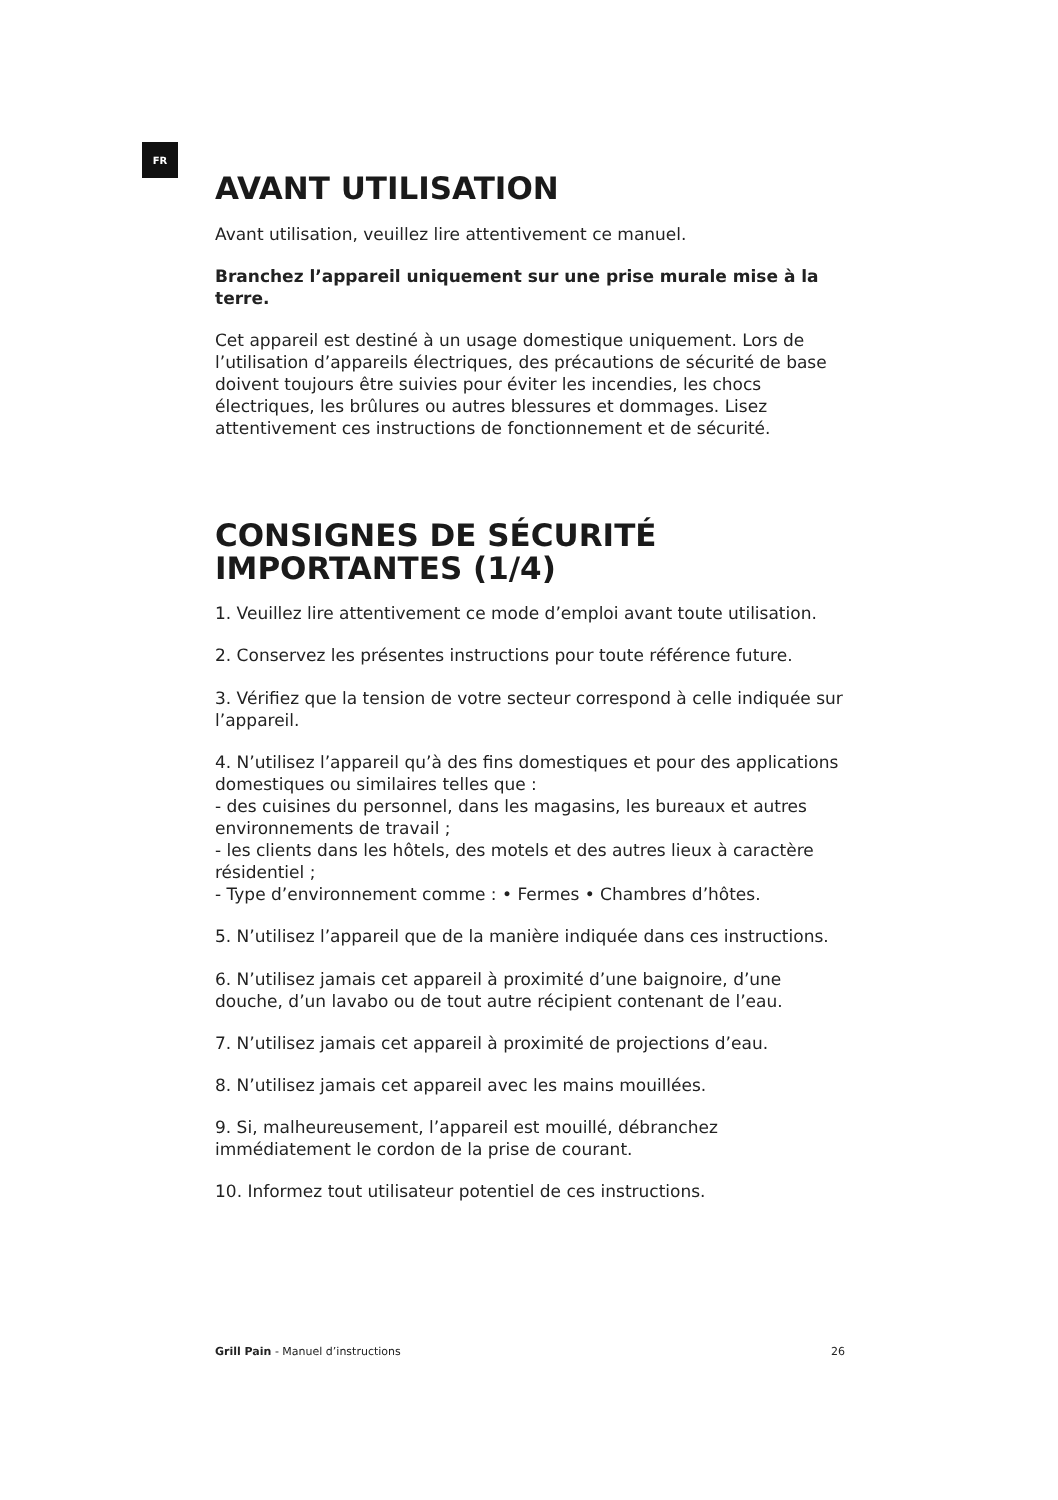FR
AVANT UTILISATION
Avant utilisation, veuillez lire attentivement ce manuel.
Branchez l’appareil uniquement sur une prise murale mise à la terre.
Cet appareil est destiné à un usage domestique uniquement. Lors de l’utilisation d’appareils électriques, des précautions de sécurité de base doivent toujours être suivies pour éviter les incendies, les chocs électriques, les brûlures ou autres blessures et dommages. Lisez attentivement ces instructions de fonctionnement et de sécurité.
CONSIGNES DE SÉCURITÉ IMPORTANTES (1/4)
1. Veuillez lire attentivement ce mode d’emploi avant toute utilisation.
2. Conservez les présentes instructions pour toute référence future.
3. Vérifiez que la tension de votre secteur correspond à celle indiquée sur l’appareil.
4. N’utilisez l’appareil qu’à des fins domestiques et pour des applications domestiques ou similaires telles que :
- des cuisines du personnel, dans les magasins, les bureaux et autres environnements de travail ;
- les clients dans les hôtels, des motels et des autres lieux à caractère résidentiel ;
- Type d’environnement comme : • Fermes • Chambres d’hôtes.
5. N’utilisez l’appareil que de la manière indiquée dans ces instructions.
6. N’utilisez jamais cet appareil à proximité d’une baignoire, d’une douche, d’un lavabo ou de tout autre récipient contenant de l’eau.
7. N’utilisez jamais cet appareil à proximité de projections d’eau.
8. N’utilisez jamais cet appareil avec les mains mouillées.
9. Si, malheureusement, l’appareil est mouillé, débranchez immédiatement le cordon de la prise de courant.
10. Informez tout utilisateur potentiel de ces instructions.
Grill Pain - Manuel d’instructions 26